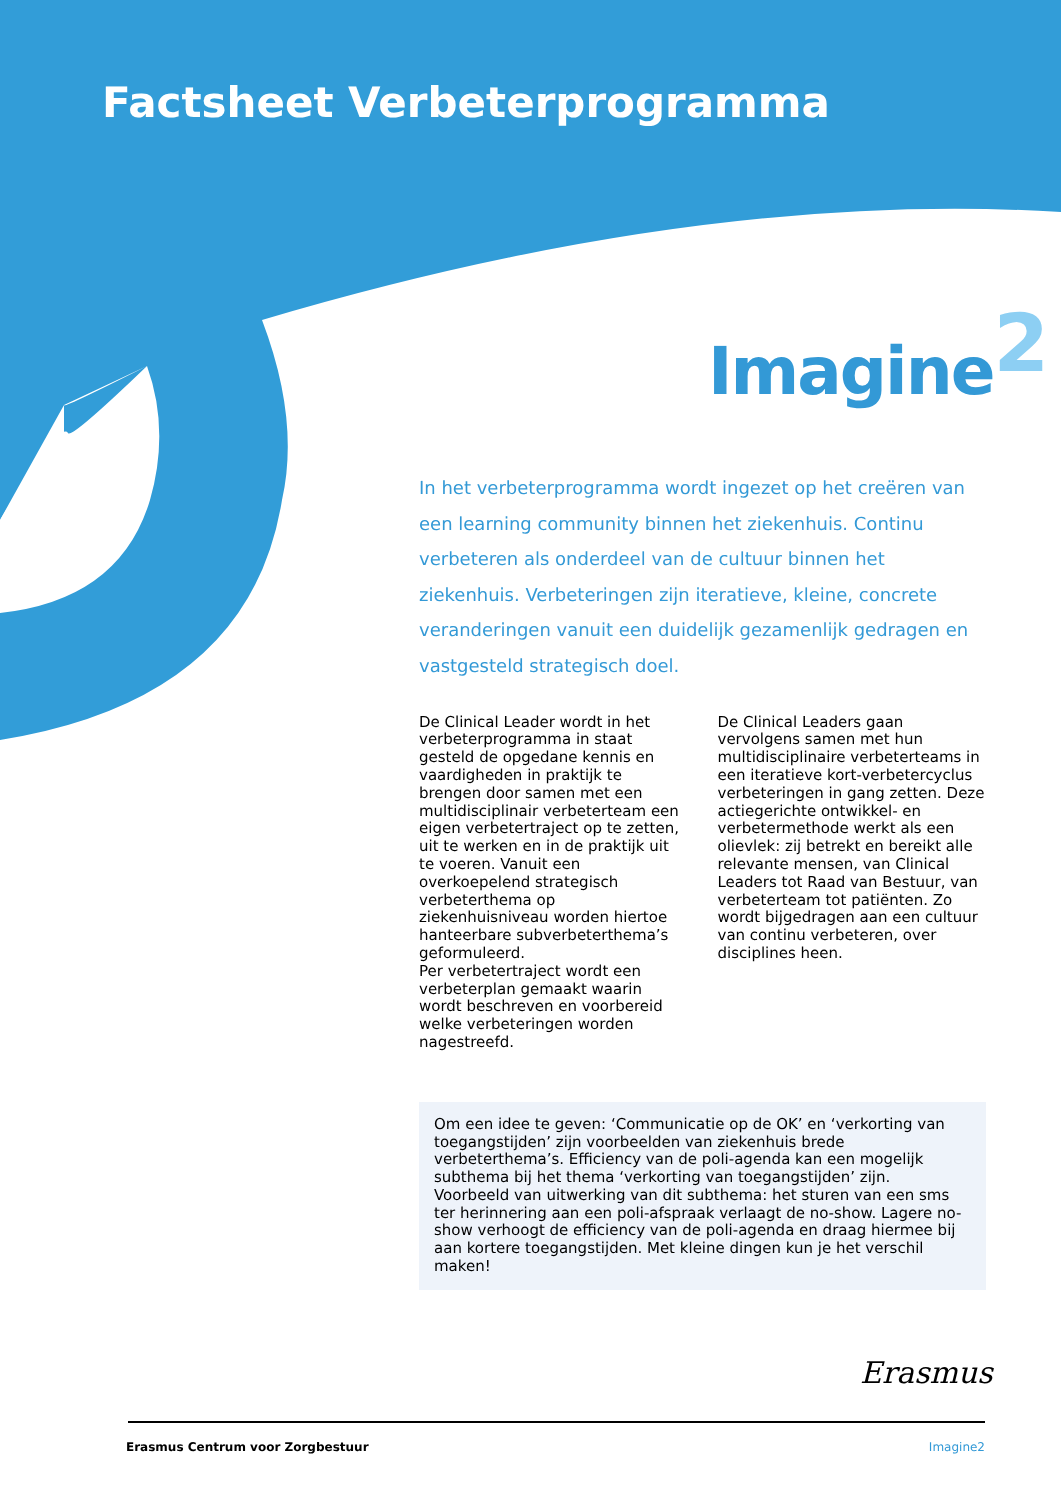Factsheet Verbeterprogramma
Imagine<sup>2</sup>
In het verbeterprogramma wordt ingezet op het creëren van een learning community binnen het ziekenhuis. Continu verbeteren als onderdeel van de cultuur binnen het ziekenhuis. Verbeteringen zijn iteratieve, kleine, concrete veranderingen vanuit een duidelijk gezamenlijk gedragen en vastgesteld strategisch doel.
De Clinical Leader wordt in het verbeterprogramma in staat gesteld de opgedane kennis en vaardigheden in praktijk te brengen door samen met een multidisciplinair verbeterteam een eigen verbetertraject op te zetten, uit te werken en in de praktijk uit te voeren. Vanuit een overkoepelend strategisch verbeterthema op ziekenhuisniveau worden hiertoe hanteerbare subverbeterthema’s geformuleerd.
Per verbetertraject wordt een verbeterplan gemaakt waarin wordt beschreven en voorbereid welke verbeteringen worden nagestreefd.
De Clinical Leaders gaan vervolgens samen met hun multidisciplinaire verbeterteams in een iteratieve kort-verbetercyclus verbeteringen in gang zetten. Deze actiegerichte ontwikkel- en verbetermethode werkt als een olievlek: zij betrekt en bereikt alle relevante mensen, van Clinical Leaders tot Raad van Bestuur, van verbeterteam tot patiënten. Zo wordt bijgedragen aan een cultuur van continu verbeteren, over disciplines heen.
Om een idee te geven: ‘Communicatie op de OK’ en ‘verkorting van toegangstijden’ zijn voorbeelden van ziekenhuis brede verbeterthema’s. Efficiency van de poli-agenda kan een mogelijk subthema bij het thema ‘verkorting van toegangstijden’ zijn.
Voorbeeld van uitwerking van dit subthema: het sturen van een sms ter herinnering aan een poli-afspraak verlaagt de no-show. Lagere no-show verhoogt de efficiency van de poli-agenda en draag hiermee bij aan kortere toegangstijden. Met kleine dingen kun je het verschil maken!
Erasmus
Erasmus Centrum voor Zorgbestuur Imagine2